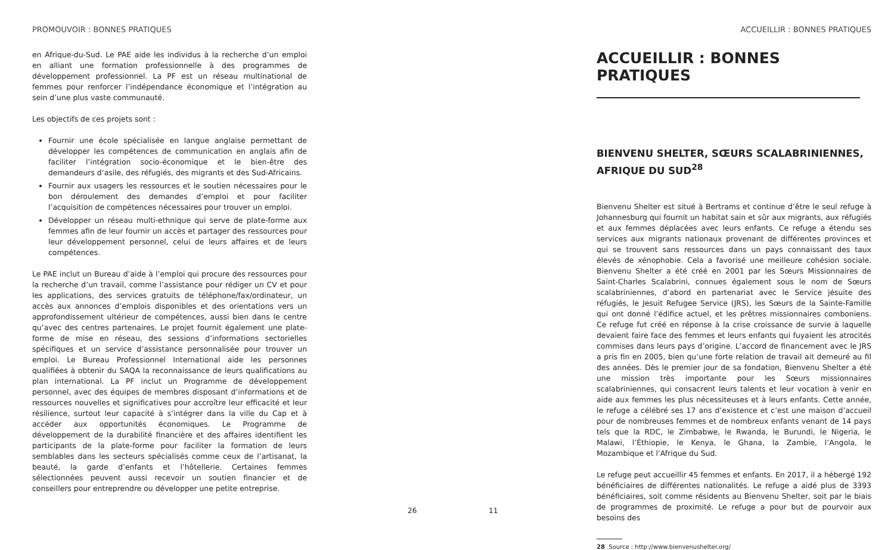PROMOUVOIR : BONNES PRATIQUES
en Afrique-du-Sud. Le PAE aide les individus à la recherche d’un emploi en alliant une formation professionnelle à des programmes de développement professionnel. La PF est un réseau multinational de femmes pour renforcer l’indépendance économique et l’intégration au sein d’une plus vaste communauté.
Les objectifs de ces projets sont :
Fournir une école spécialisée en langue anglaise permettant de développer les compétences de communication en anglais afin de faciliter l’intégration socio-économique et le bien-être des demandeurs d’asile, des réfugiés, des migrants et des Sud-Africains.
Fournir aux usagers les ressources et le soutien nécessaires pour le bon déroulement des demandes d’emploi et pour faciliter l’acquisition de compétences nécessaires pour trouver un emploi.
Développer un réseau multi-ethnique qui serve de plate-forme aux femmes afin de leur fournir un accès et partager des ressources pour leur développement personnel, celui de leurs affaires et de leurs compétences.
Le PAE inclut un Bureau d’aide à l’emploi qui procure des ressources pour la recherche d’un travail, comme l’assistance pour rédiger un CV et pour les applications, des services gratuits de téléphone/fax/ordinateur, un accès aux annonces d’emplois disponibles et des orientations vers un approfondissement ultérieur de compétences, aussi bien dans le centre qu’avec des centres partenaires. Le projet fournit également une plate-forme de mise en réseau, des sessions d’informations sectorielles spécifiques et un service d’assistance personnalisée pour trouver un emploi. Le Bureau Professionnel International aide les personnes qualifiées à obtenir du SAQA la reconnaissance de leurs qualifications au plan international. La PF inclut un Programme de développement personnel, avec des équipes de membres disposant d’informations et de ressources nouvelles et significatives pour accroître leur efficacité et leur résilience, surtout leur capacité à s’intégrer dans la ville du Cap et à accéder aux opportunités économiques. Le Programme de développement de la durabilité financière et des affaires identifient les participants de la plate-forme pour faciliter la formation de leurs semblables dans les secteurs spécialisés comme ceux de l’artisanat, la beauté, la garde d’enfants et l’hôtellerie. Certaines femmes sélectionnées peuvent aussi recevoir un soutien financier et de conseillers pour entreprendre ou développer une petite entreprise.
26 11
ACCUEILLIR : BONNES PRATIQUES
ACCUEILLIR : BONNES PRATIQUES
BIENVENU SHELTER, SŒURS SCALABRINIENNES, AFRIQUE DU SUD<sup>28</sup>
Bienvenu Shelter est situé à Bertrams et continue d’être le seul refuge à Johannesburg qui fournit un habitat sain et sûr aux migrants, aux réfugiés et aux femmes déplacées avec leurs enfants. Ce refuge a étendu ses services aux migrants nationaux provenant de différentes provinces et qui se trouvent sans ressources dans un pays connaissant des taux élevés de xénophobie. Cela a favorisé une meilleure cohésion sociale. Bienvenu Shelter a été créé en 2001 par les Sœurs Missionnaires de Saint-Charles Scalabrini, connues également sous le nom de Sœurs scalabriniennes, d’abord en partenariat avec le Service jésuite des réfugiés, le Jesuit Refugee Service (JRS), les Sœurs de la Sainte-Famille qui ont donné l’édifice actuel, et les prêtres missionnaires comboniens. Ce refuge fut créé en réponse à la crise croissance de survie à laquelle devaient faire face des femmes et leurs enfants qui fuyaient les atrocités commises dans leurs pays d’origine. L’accord de financement avec le JRS a pris fin en 2005, bien qu’une forte relation de travail ait demeuré au fil des années. Dès le premier jour de sa fondation, Bienvenu Shelter a été une mission très importante pour les Sœurs missionnaires scalabriniennes, qui consacrent leurs talents et leur vocation à venir en aide aux femmes les plus nécessiteuses et à leurs enfants. Cette année, le refuge a célébré ses 17 ans d’existence et c’est une maison d’accueil pour de nombreuses femmes et de nombreux enfants venant de 14 pays tels que la RDC, le Zimbabwe, le Rwanda, le Burundi, le Nigeria, le Malawi, l’Éthiopie, le Kenya, le Ghana, la Zambie, l’Angola, le Mozambique et l’Afrique du Sud.
Le refuge peut accueillir 45 femmes et enfants. En 2017, il a hébergé 192 bénéficiaires de différentes nationalités. Le refuge a aidé plus de 3393 bénéficiaires, soit comme résidents au Bienvenu Shelter, soit par le biais de programmes de proximité. Le refuge a pour but de pourvoir aux besoins des
28 Source : http://www.bienvenushelter.org/